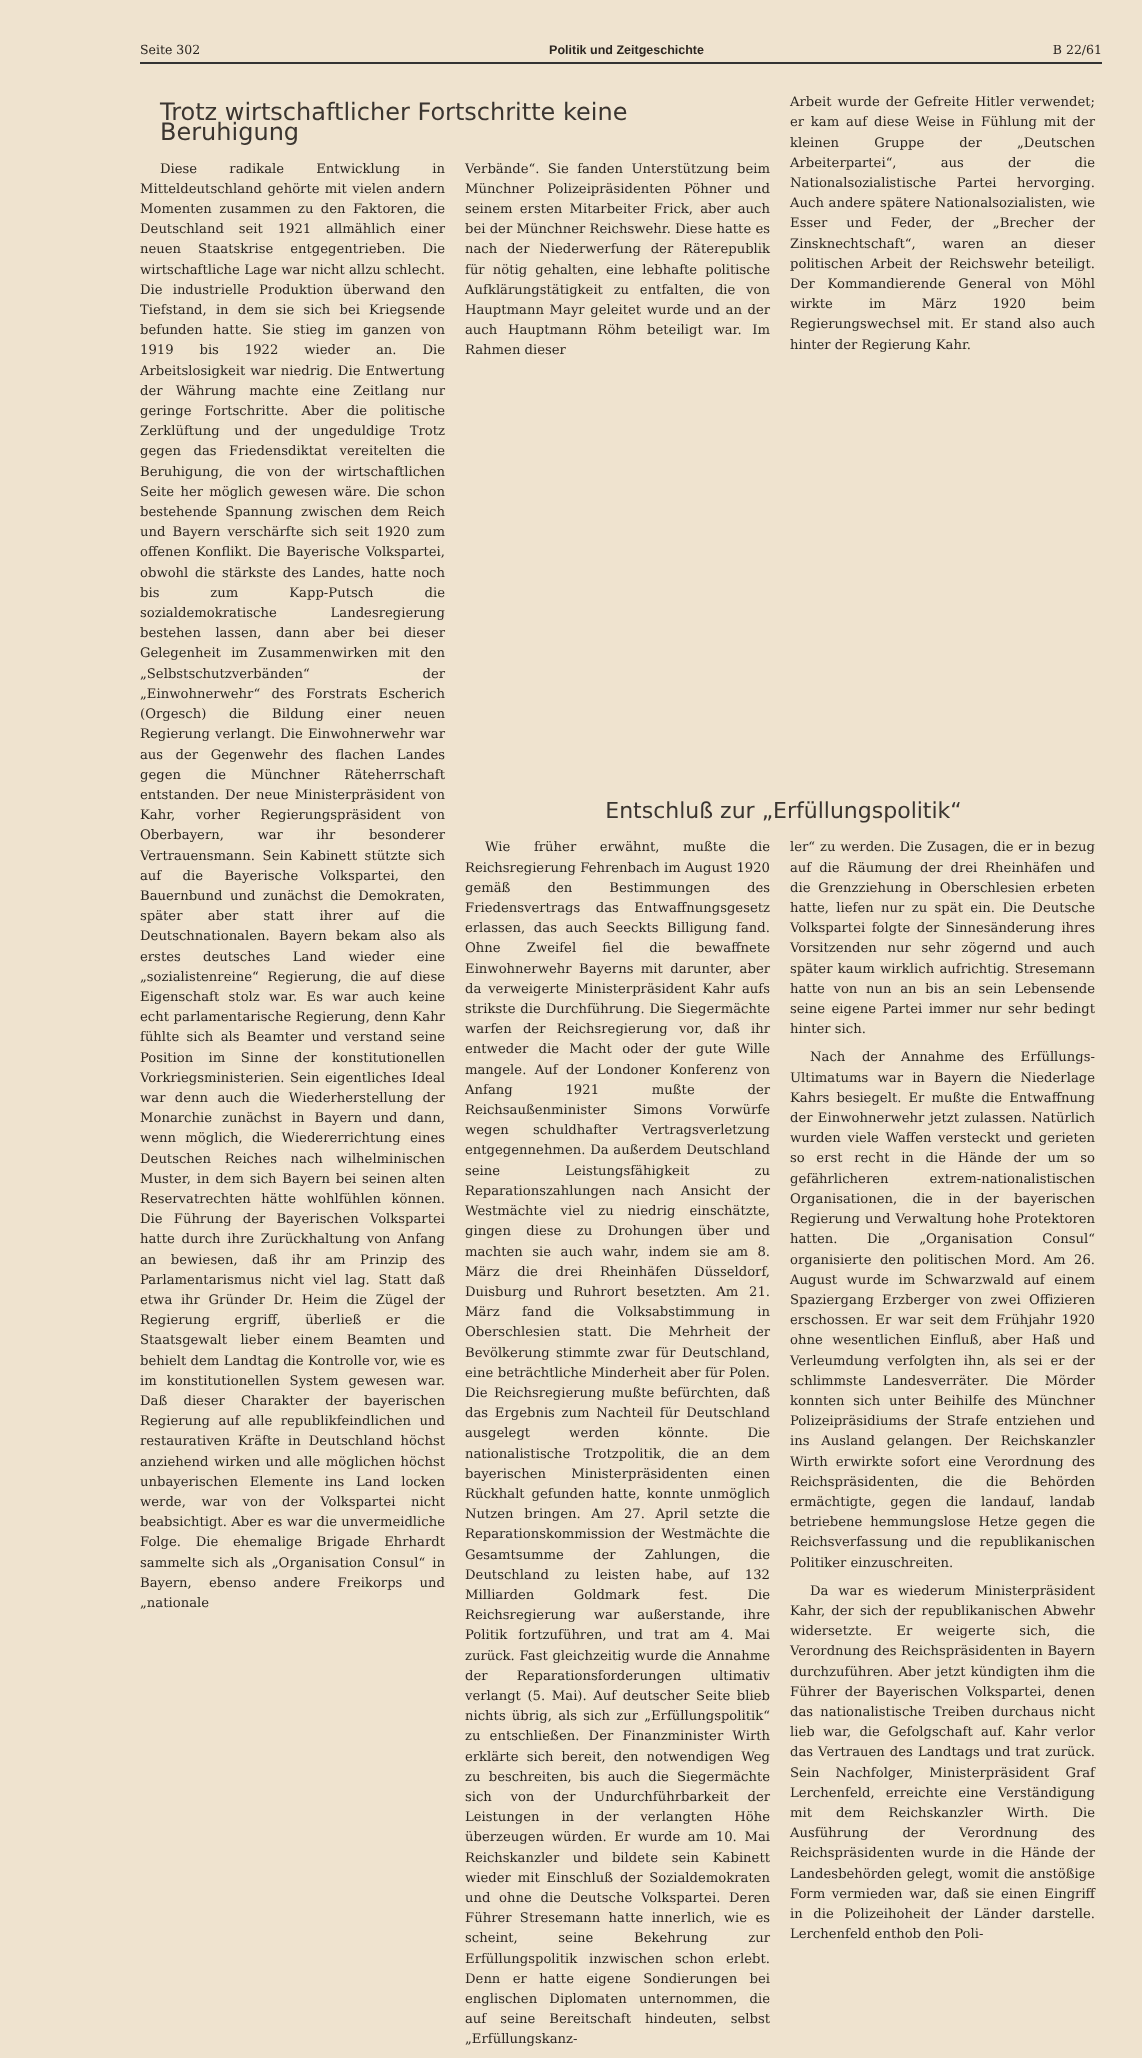Seite 302 Politik und Zeitgeschichte B 22/61
Trotz wirtschaftlicher Fortschritte keine Beruhigung
Diese radikale Entwicklung in Mitteldeutschland gehörte mit vielen andern Momenten zusammen zu den Faktoren, die Deutschland seit 1921 allmählich einer neuen Staatskrise entgegentrieben. Die wirtschaftliche Lage war nicht allzu schlecht. Die industrielle Produktion überwand den Tiefstand, in dem sie sich bei Kriegsende befunden hatte. Sie stieg im ganzen von 1919 bis 1922 wieder an. Die Arbeitslosigkeit war niedrig. Die Entwertung der Währung machte eine Zeitlang nur geringe Fortschritte. Aber die politische Zerklüftung und der ungeduldige Trotz gegen das Friedensdiktat vereitelten die Beruhigung, die von der wirtschaftlichen Seite her möglich gewesen wäre. Die schon bestehende Spannung zwischen dem Reich und Bayern verschärfte sich seit 1920 zum offenen Konflikt. Die Bayerische Volkspartei, obwohl die stärkste des Landes, hatte noch bis zum Kapp-Putsch die sozialdemokratische Landesregierung bestehen lassen, dann aber bei dieser Gelegenheit im Zusammenwirken mit den „Selbstschutzverbänden“ der „Einwohnerwehr“ des Forstrats Escherich (Orgesch) die Bildung einer neuen Regierung verlangt. Die Einwohnerwehr war aus der Gegenwehr des flachen Landes gegen die Münchner Räteherrschaft entstanden. Der neue Ministerpräsident von Kahr, vorher Regierungspräsident von Oberbayern, war ihr besonderer Vertrauensmann. Sein Kabinett stützte sich auf die Bayerische Volkspartei, den Bauernbund und zunächst die Demokraten, später aber statt ihrer auf die Deutschnationalen. Bayern bekam also als erstes deutsches Land wieder eine „sozialistenreine“ Regierung, die auf diese Eigenschaft stolz war. Es war auch keine echt parlamentarische Regierung, denn Kahr fühlte sich als Beamter und verstand seine Position im Sinne der konstitutionellen Vorkriegsministerien. Sein eigentliches Ideal war denn auch die Wiederherstellung der Monarchie zunächst in Bayern und dann, wenn möglich, die Wiedererrichtung eines Deutschen Reiches nach wilhelminischen Muster, in dem sich Bayern bei seinen alten Reservatrechten hätte wohlfühlen können. Die Führung der Bayerischen Volkspartei hatte durch ihre Zurückhaltung von Anfang an bewiesen, daß ihr am Prinzip des Parlamentarismus nicht viel lag. Statt daß etwa ihr Gründer Dr. Heim die Zügel der Regierung ergriff, überließ er die Staatsgewalt lieber einem Beamten und behielt dem Landtag die Kontrolle vor, wie es im konstitutionellen System gewesen war. Daß dieser Charakter der bayerischen Regierung auf alle republikfeindlichen und restaurativen Kräfte in Deutschland höchst anziehend wirken und alle möglichen höchst unbayerischen Elemente ins Land locken werde, war von der Volkspartei nicht beabsichtigt. Aber es war die unvermeidliche Folge. Die ehemalige Brigade Ehrhardt sammelte sich als „Organisation Consul“ in Bayern, ebenso andere Freikorps und „nationale
Verbände“. Sie fanden Unterstützung beim Münchner Polizeipräsidenten Pöhner und seinem ersten Mitarbeiter Frick, aber auch bei der Münchner Reichswehr. Diese hatte es nach der Niederwerfung der Räterepublik für nötig gehalten, eine lebhafte politische Aufklärungstätigkeit zu entfalten, die von Hauptmann Mayr geleitet wurde und an der auch Hauptmann Röhm beteiligt war. Im Rahmen dieser
Arbeit wurde der Gefreite Hitler verwendet; er kam auf diese Weise in Fühlung mit der kleinen Gruppe der „Deutschen Arbeiterpartei“, aus der die Nationalsozialistische Partei hervorging. Auch andere spätere Nationalsozialisten, wie Esser und Feder, der „Brecher der Zinsknechtschaft“, waren an dieser politischen Arbeit der Reichswehr beteiligt. Der Kommandierende General von Möhl wirkte im März 1920 beim Regierungswechsel mit. Er stand also auch hinter der Regierung Kahr.
Entschluß zur „Erfüllungspolitik“
Wie früher erwähnt, mußte die Reichsregierung Fehrenbach im August 1920 gemäß den Bestimmungen des Friedensvertrags das Entwaffnungsgesetz erlassen, das auch Seeckts Billigung fand. Ohne Zweifel fiel die bewaffnete Einwohnerwehr Bayerns mit darunter, aber da verweigerte Ministerpräsident Kahr aufs strikste die Durchführung. Die Siegermächte warfen der Reichsregierung vor, daß ihr entweder die Macht oder der gute Wille mangele. Auf der Londoner Konferenz von Anfang 1921 mußte der Reichsaußenminister Simons Vorwürfe wegen schuldhafter Vertragsverletzung entgegennehmen. Da außerdem Deutschland seine Leistungsfähigkeit zu Reparationszahlungen nach Ansicht der Westmächte viel zu niedrig einschätzte, gingen diese zu Drohungen über und machten sie auch wahr, indem sie am 8. März die drei Rheinhäfen Düsseldorf, Duisburg und Ruhrort besetzten. Am 21. März fand die Volksabstimmung in Oberschlesien statt. Die Mehrheit der Bevölkerung stimmte zwar für Deutschland, eine beträchtliche Minderheit aber für Polen. Die Reichsregierung mußte befürchten, daß das Ergebnis zum Nachteil für Deutschland ausgelegt werden könnte. Die nationalistische Trotzpolitik, die an dem bayerischen Ministerpräsidenten einen Rückhalt gefunden hatte, konnte unmöglich Nutzen bringen. Am 27. April setzte die Reparationskommission der Westmächte die Gesamtsumme der Zahlungen, die Deutschland zu leisten habe, auf 132 Milliarden Goldmark fest. Die Reichsregierung war außerstande, ihre Politik fortzuführen, und trat am 4. Mai zurück. Fast gleichzeitig wurde die Annahme der Reparationsforderungen ultimativ verlangt (5. Mai). Auf deutscher Seite blieb nichts übrig, als sich zur „Erfüllungspolitik“ zu entschließen. Der Finanzminister Wirth erklärte sich bereit, den notwendigen Weg zu beschreiten, bis auch die Siegermächte sich von der Undurchführbarkeit der Leistungen in der verlangten Höhe überzeugen würden. Er wurde am 10. Mai Reichskanzler und bildete sein Kabinett wieder mit Einschluß der Sozialdemokraten und ohne die Deutsche Volkspartei. Deren Führer Stresemann hatte innerlich, wie es scheint, seine Bekehrung zur Erfüllungspolitik inzwischen schon erlebt. Denn er hatte eigene Sondierungen bei englischen Diplomaten unternommen, die auf seine Bereitschaft hindeuten, selbst „Erfüllungskanz-
ler“ zu werden. Die Zusagen, die er in bezug auf die Räumung der drei Rheinhäfen und die Grenzziehung in Oberschlesien erbeten hatte, liefen nur zu spät ein. Die Deutsche Volkspartei folgte der Sinnesänderung ihres Vorsitzenden nur sehr zögernd und auch später kaum wirklich aufrichtig. Stresemann hatte von nun an bis an sein Lebensende seine eigene Partei immer nur sehr bedingt hinter sich.
Nach der Annahme des Erfüllungs-Ultimatums war in Bayern die Niederlage Kahrs besiegelt. Er mußte die Entwaffnung der Einwohnerwehr jetzt zulassen. Natürlich wurden viele Waffen versteckt und gerieten so erst recht in die Hände der um so gefährlicheren extrem-nationalistischen Organisationen, die in der bayerischen Regierung und Verwaltung hohe Protektoren hatten. Die „Organisation Consul“ organisierte den politischen Mord. Am 26. August wurde im Schwarzwald auf einem Spaziergang Erzberger von zwei Offizieren erschossen. Er war seit dem Frühjahr 1920 ohne wesentlichen Einfluß, aber Haß und Verleumdung verfolgten ihn, als sei er der schlimmste Landesverräter. Die Mörder konnten sich unter Beihilfe des Münchner Polizeipräsidiums der Strafe entziehen und ins Ausland gelangen. Der Reichskanzler Wirth erwirkte sofort eine Verordnung des Reichspräsidenten, die die Behörden ermächtigte, gegen die landauf, landab betriebene hemmungslose Hetze gegen die Reichsverfassung und die republikanischen Politiker einzuschreiten.
Da war es wiederum Ministerpräsident Kahr, der sich der republikanischen Abwehr widersetzte. Er weigerte sich, die Verordnung des Reichspräsidenten in Bayern durchzuführen. Aber jetzt kündigten ihm die Führer der Bayerischen Volkspartei, denen das nationalistische Treiben durchaus nicht lieb war, die Gefolgschaft auf. Kahr verlor das Vertrauen des Landtags und trat zurück. Sein Nachfolger, Ministerpräsident Graf Lerchenfeld, erreichte eine Verständigung mit dem Reichskanzler Wirth. Die Ausführung der Verordnung des Reichspräsidenten wurde in die Hände der Landesbehörden gelegt, womit die anstößige Form vermieden war, daß sie einen Eingriff in die Polizeihoheit der Länder darstelle. Lerchenfeld enthob den Poli-